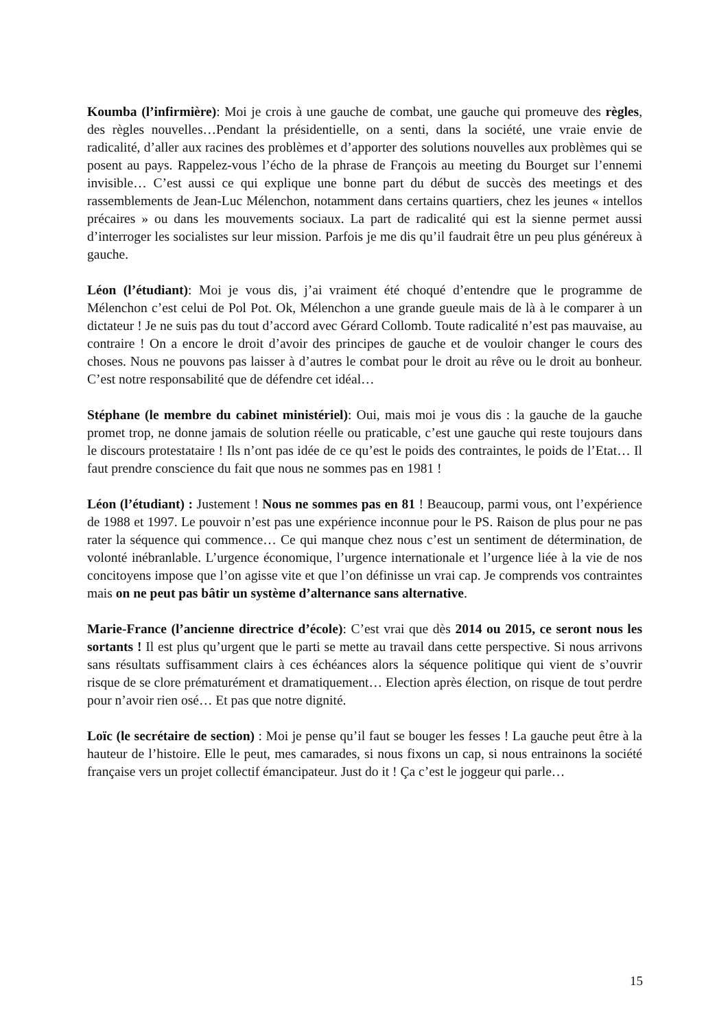Koumba (l’infirmière): Moi je crois à une gauche de combat, une gauche qui promeuve des règles, des règles nouvelles…Pendant la présidentielle, on a senti, dans la société, une vraie envie de radicalité, d’aller aux racines des problèmes et d’apporter des solutions nouvelles aux problèmes qui se posent au pays. Rappelez-vous l’écho de la phrase de François au meeting du Bourget sur l’ennemi invisible… C’est aussi ce qui explique une bonne part du début de succès des meetings et des rassemblements de Jean-Luc Mélenchon, notamment dans certains quartiers, chez les jeunes « intellos précaires » ou dans les mouvements sociaux. La part de radicalité qui est la sienne permet aussi d’interroger les socialistes sur leur mission. Parfois je me dis qu’il faudrait être un peu plus généreux à gauche.
Léon (l’étudiant): Moi je vous dis, j’ai vraiment été choqué d’entendre que le programme de Mélenchon c’est celui de Pol Pot. Ok, Mélenchon a une grande gueule mais de là à le comparer à un dictateur ! Je ne suis pas du tout d’accord avec Gérard Collomb. Toute radicalité n’est pas mauvaise, au contraire ! On a encore le droit d’avoir des principes de gauche et de vouloir changer le cours des choses. Nous ne pouvons pas laisser à d’autres le combat pour le droit au rêve ou le droit au bonheur. C’est notre responsabilité que de défendre cet idéal…
Stéphane (le membre du cabinet ministériel): Oui, mais moi je vous dis : la gauche de la gauche promet trop, ne donne jamais de solution réelle ou praticable, c’est une gauche qui reste toujours dans le discours protestataire ! Ils n’ont pas idée de ce qu’est le poids des contraintes, le poids de l’Etat… Il faut prendre conscience du fait que nous ne sommes pas en 1981 !
Léon (l’étudiant) : Justement ! Nous ne sommes pas en 81 ! Beaucoup, parmi vous, ont l’expérience de 1988 et 1997. Le pouvoir n’est pas une expérience inconnue pour le PS. Raison de plus pour ne pas rater la séquence qui commence… Ce qui manque chez nous c’est un sentiment de détermination, de volonté inébranlable. L’urgence économique, l’urgence internationale et l’urgence liée à la vie de nos concitoyens impose que l’on agisse vite et que l’on définisse un vrai cap. Je comprends vos contraintes mais on ne peut pas bâtir un système d’alternance sans alternative.
Marie-France (l’ancienne directrice d’école): C’est vrai que dès 2014 ou 2015, ce seront nous les sortants ! Il est plus qu’urgent que le parti se mette au travail dans cette perspective. Si nous arrivons sans résultats suffisamment clairs à ces échéances alors la séquence politique qui vient de s’ouvrir risque de se clore prématurément et dramatiquement… Election après élection, on risque de tout perdre pour n’avoir rien osé… Et pas que notre dignité.
Loïc (le secrétaire de section) : Moi je pense qu’il faut se bouger les fesses ! La gauche peut être à la hauteur de l’histoire. Elle le peut, mes camarades, si nous fixons un cap, si nous entrainons la société française vers un projet collectif émancipateur. Just do it ! Ça c’est le joggeur qui parle…
15